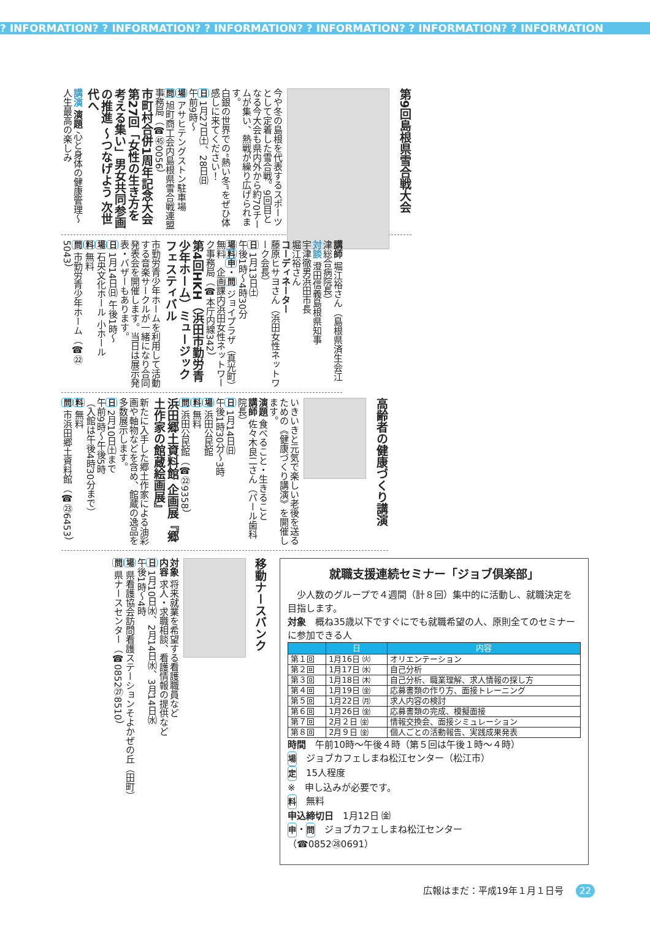? INFORMATION? ? INFORMATION? ? INFORMATION? ? INFORMATION? ? INFORMATION? ? INFORMATION
第9回島根県雪合戦大会
今や冬の島根を代表するスポーツとして定着した雪合戦。9回目となる今大会も県内外から約70チームが集い、熱戦が繰り広げられます。
白銀の世界での“熱い冬”をぜひ体感しに来てください！
日 1月27日㈯、28日㈰
午前9時～
場 アサヒテングストン駐車場
問 旭町商工会内島根県雪合戦連盟事務局（☎㊺0056）
市町村合併1周年記念大会 第27回「女性の生き方を考える集い」男女共同参画の推進 ～つなげよう 次世代へ
講演 演題 心と身体の健康管理～人生最高の楽しみ
講師 堀江裕さん（島根県済生会江津総合病院長）
対談 澄田信義島根県知事
宇津徹男浜田市長
堀江裕さん
コーディネーター
藤原ヒサヨさん（浜田女性ネットワーク会長）
日 1月13日㈯
午後1時～4時30分
場料申・問 ジョイプラザ（真光町）　無料　企画課内浜田女性ネットワーク事務局（☎本庁内線342）
第4回HKH（浜田市勤労青少年ホーム）ミュージックフェスティバル
市勤労青少年ホームを利用して活動する音楽サークルが一緒になり合同発表会を開催します。当日は展示発表・バザーもあります。
日 1月14日㈰ 午後1時～
場 石央文化ホール 小ホール
料 無料
問 市勤労青少年ホーム（☎㉒5043）
高齢者の健康づくり講演
いきいきと元気で楽しい老後を送るための《健康づくり講演》を開催します。
演題 食べること・生きること
講師 佐々木良二さん（パール歯科院長）
日 1月14日㈰
午後1時30分～3時
場 浜田公民館
料 無料
問 浜田公民館（☎㉒9358）
浜田郷土資料館 企画展『郷土作家の館蔵絵画展』
新たに入手した郷土作家による油彩画や軸物などを含め、館蔵の逸品を多数展示します。
日 2月10日㈯まで
午前9時～午後5時
（入館は午後4時30分まで）
料 無料
問 市浜田郷土資料館（☎㉓6453）
就職支援連続セミナー「ジョブ倶楽部」
　少人数のグループで４週間（計８回）集中的に活動し、就職決定を目指します。
対象　概ね35歳以下ですぐにでも就職希望の人、原則全てのセミナーに参加できる人
| | 日 | 内容 |
| --- | --- | --- |
| 第１回 | 1月16日 ㈫ | オリエンテーション |
| 第２回 | 1月17日 ㈬ | 自己分析 |
| 第３回 | 1月18日 ㈭ | 自己分析、職業理解、求人情報の探し方 |
| 第４回 | 1月19日 ㈮ | 応募書類の作り方、面接トレーニング |
| 第５回 | 1月22日 ㈪ | 求人内容の検討 |
| 第６回 | 1月26日 ㈮ | 応募書類の完成、模擬面接 |
| 第７回 | 2月２日 ㈮ | 情報交換会、面接シミュレーション |
| 第８回 | 2月９日 ㈮ | 個人ごとの活動報告、実践成果発表 |
時間　午前10時～午後４時（第５回は午後１時～４時）
場　ジョブカフェしまね松江センター（松江市）
定　15人程度
※　申し込みが必要です。
料　無料
申込締切日　1月12日 ㈮
申・問　ジョブカフェしまね松江センター
（☎0852㉘0691）
移動ナースバンク
対象 将来就業を希望する看護職員など
内容 求人・求職相談、看護情報の提供など
日 1月10日㈬、2月14日㈬、3月14日㈬
午後1時～4時
場 県看護協会訪問看護ステーションそよかぜの丘（田町）
問 県ナースセンター（☎0852㉗8510）
広報はまだ：平成19年１月１日号 22